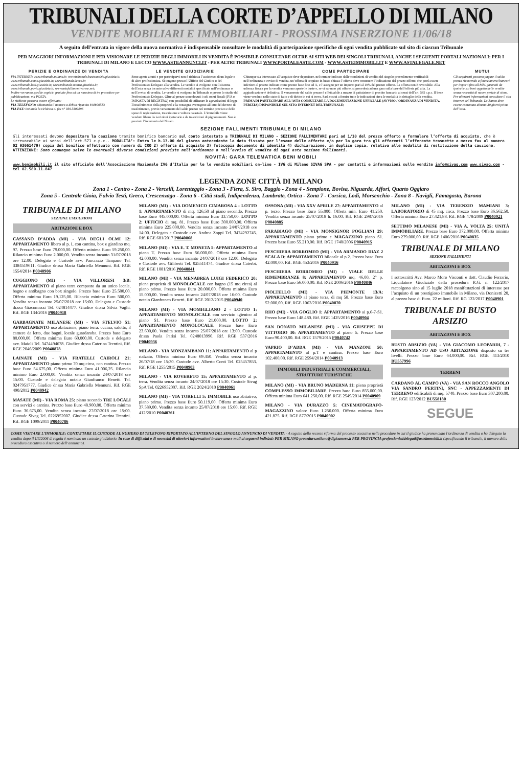TRIBUNALI DELLA CORTE D’APPELLO DI MILANO
VENDITE MOBILIARI E IMMOBILIARI - PROSSIMA INSERZIONE 11/06/18
A seguito dell’entrata in vigore della nuova normativa è indispensabile consultare le modalità di partecipazione specifiche di ogni vendita pubblicate sul sito di ciascun Tribunale
PER MAGGIORI INFORMAZIONI E PER VISIONARE LE PERIZIE DEGLI IMMOBILI IN VENDITA È POSSIBILE CONSULTARE OLTRE AI SITI WEB DEI SINGOLI TRIBUNALI, ANCHE I SEGUENTI PORTALI NAZIONALI: PER I TRIBUNALI DI MILANO E LECCO WWW.ASTEANNUNCI.IT - PER ALTRI TRIBUNALI WWW.PORTALEASTE.COM - WWW.ASTEIMMOBILI.IT E WWW.ASTALEGALE.NET
PERIZIE E ORDINANZE DI VENDITA
VIA INTERNET: www.tribunale.milano.it; www.tribunale.bustoarsizio.giustizia.it; www.tribunale.como.giustizia.it; www.tribunale.lecco.it; www.tribunale.lodi.giustizia.it; www.tribunale.monza.giustizia.it; www.tribunale.pavia.giustizia.it; www.astefallimentivarese.net;
Inoltre verranno spedite copia/e, gratuite fino ad un massimo di tre procedure per pubblicazione, via POSTA.
Le richieste possono essere effettuate:
VIA TELEFONO: chiamando il numero a debito ripartito 848800583
VIA FAX: inviando la richiesta al fax n° 039.3309896
LE VENDITE GIUDIZIARIE
Sono aperte a tutti e per parteciparvi non è richiesta l’assistenza di un legale o di altro professionista. Si tengono presso l’Ufficio del Giudice o del Professionista Delegato alla vendita. Le vendite si svolgono con il sistema dell’asta senza incanto salvo differenti modalità specificate nell’ordinanza o nell’avviso di vendita. Le vendite si svolgono in Tribunale o presso lo studio del Professionista Delegato. Oltre al prezzo sono dovuti i soli oneri fiscali (IVA o IMPOSTA DI REGISTRO) con possibilità di utilizzare le agevolazioni di legge. Il trasferimento della proprietà e la consegna avvengono all’atto del decreto di trasferimento, previo versamento del saldo prezzo nel termine previsto e delle spese di registrazione, trascrizione e voltura catastale. L’immobile viene venduto libero da iscrizioni ipotecarie e da trascrizioni di pignoramenti. Non è previsto l’intervento del Notaio.
COME PARTECIPARE
Chiunque sia interessato all’acquisto deve depositare, nel termine indicato dalle condizioni di vendita del singolo procedimento verificabili nell’ordinanza o avviso di vendita, un’offerta di acquisto in busta chiusa: l’offerta deve contenere l’indicazione del prezzo offerto, che potrà essere inferiore al prezzo indicato come prezzo base fino ad ¼, e l’assegno per un importo pari al 10% del prezzo offerto. La offerta non è revocabile. Alla udienza fissata per la vendita verranno aperte le buste e, se vi saranno più offerte, si procederà ad una gara sulla base dell’offerta più alta. La aggiudicazione è definitiva. Il versamento del saldo prezzo è effettuabile a mezzo di pattuizione di prestito bancario ai sensi dell’art. 585 c.p.c. Il bene viene venduto nello stato di fatto e di diritto in cui si trova. Sarà costui a fornire tutte le indicazioni circa le modalità in dettaglio della vendita.
PRIMA DI PARTECIPARE ALL’ASTA CONSULTARE LA DOCUMENTAZIONE UFFICIALE (AVVISO / ORDINANZA DI VENDITA, PERIZIA) DISPONIBILE SUL SITO INTERNET DEL TRIBUNALE;
MUTUI
Gli acquirenti possono pagare il saldo prezzo ricorrendo a finanziamenti bancari per importi fino all 80% garantiti da ipoteche sui beni oggetto delle vendite senza necessità di nuove perizie di stima. Per ulteriori informazioni consultare il sito internet del Tribunale. La Banca deve essere contattata almeno 30 giorni prima dell’asta.
SEZIONE FALLIMENTI TRIBUNALE DI MILANO
Gli interessati devono depositare la cauzione tramite bonifico bancario sul conto intestato a TRIBUNALE DI MILANO - SEZIONE FALLIMENTARE pari ad 1/10 del prezzo offerto e formulare l’offerta di acquisto, che è irrevocabile ai sensi dell’art.571 c.p.c.. MODALITA’: Entro le h.13.00 del giorno antecedente la data fissata per l’esame delle offerte e/o per la gara tra gli offerenti l’offerente trasmette a mezzo fax al numero 02 93661479) copia del bonifico effettuato con numero di CRO 2) offerta di acquisto 3) fotocopia documento di identità 4) dichiarazione, in duplice copia, relativa alle modalità di restituzione della cauzione. ATTENZIONE: Sono comunque salve le eventuali diverse condizioni previste nell’ordinanza o nell’avviso di vendita di ogni asta sezione fallimenti.
NOVITÀ: GARA TELEMATICA BENI MOBILI
www.benimobili.it il sito ufficiale dell’Associazione Nazionale IVG d’Italia per le le vendite mobiliari on-line - IVG di Milano SIVAG SPA - per contatti e informazioni sulle vendite info@sivag.com www.sivag.com - tel 02.580.11.847
LEGENDA ZONE CITTÀ DI MILANO
Zona 1 - Centro - Zona 2 - Vercelli, Lorenteggio - Zona 3 - Fiera, S. Siro, Baggio - Zona 4 - Sempione, Bovisa, Niguarda, Affori, Quarto Oggiaro
Zona 5 - Centrale Gioia, Fulvio Testi, Greco, Crescenzago - Zona 6 - Città studi, Indipendenza, Lambrate, Ortica - Zona 7 - Corsica, Lodi, Morsenchio - Zona 8 - Navigli, Famagosta, Barona
TRIBUNALE DI MILANO
SEZIONE ESECUZIONI
ABITAZIONI E BOX
CASSANO D’ADDA (MI) - VIA DEGLI OLMI 12: APPARTAMENTO libero al p. I, con cantina, box e giardino mq. 97. Prezzo base Euro 79.000,00. Offerta minima Euro 59.250,00. Rilancio minimo Euro 2.000,00. Vendita senza incanto 31/07/2018 ore 12:00. Delegato e Custode avv. Pancrazio Timpano Tel. 3384519611. Giudice dr.ssa Maria Gabriella Mennuni. Rif. RGE 1554/2014 P0040906
CUGGIONO (MI) - VIA VILLORESI 3/B: APPARTAMENTO al piano terra composto da un unico locale, bagno e antibagno con box singolo. Prezzo base Euro 25.500,00. Offerta minima Euro 19.125,00. Rilancio minimo Euro 500,00. Vendita senza incanto 25/07/2018 ore 15:00. Delegato e Custode dr.ssa Giacomazzi Tel. 024814477. Giudice dr.ssa Silvia Vaghi. Rif. RGE 134/2016 P0040918
GARBAGNATE MILANESE (MI) - VIA STELVIO 51: APPARTAMENTO uso abitazione, piano terra: cucina, salotto, 3 camere da letto, due bagni, locale guardaroba. Prezzo base Euro 80.000,00. Offerta minima Euro 60.000,00. Custode e delegato avv. Maioli Tel. 3474494678. Giudice dr.ssa Caterina Trentini. Rif. RGE 2046/2009 P0040878
LAINATE (MI) - VIA FRATELLI CAIROLI 21: APPARTAMENTO piano primo 70 mq circa, con cantina. Prezzo base Euro 54.675,00. Offerta minima Euro 41.006,25. Rilancio minimo Euro 2.000,00. Vendita senza incanto 24/07/2018 ore 15:00. Custode e delegato notaio Gianfranco Benetti Tel. 0247951777. Giudice dr.ssa Maria Gabriella Mennuni. Rif. RGE 490/2012 P0040942
MASATE (MI) - VIA ROMA 25: piano secondo TRE LOCALI con servizi e cantina. Prezzo base Euro 48.900,00. Offerta minima Euro 36.675,00. Vendita senza incanto 27/07/2018 ore 15:00. Custode Sivag Tel. 0226952007. Giudice dr.ssa Caterina Trentini. Rif. RGE 1099/2011 P0040786
MILANO (MI) - VIA DOMENICO CIMAROSA 4 - LOTTO 1: APPARTAMENTO di mq. 126,50 al piano secondo. Prezzo base Euro 445.000,00. Offerta minima Euro 33.750,00. LOTTO 2: UFFICIO di mq. 81. Prezzo base Euro 300.000,00. Offerta minima Euro 225.000,00. Vendita senza incanto 24/07/2018 ore 14:00. Delegato e Custode avv. Andrea Zoppi Tel. 3474292745. Rif. RGE 681/2017 P0040868
MILANO (MI) - VIA E. T. MONETA 5: APPARTAMENTO al piano T. Prezzo base Euro 56.000,00. Offerta minima Euro 42.000,00. Vendita senza incanto 24/07/2018 ore 12:00. Delegato e Custode avv. Giliberti Tel. 025511474. Giudice dr.ssa Caterbi. Rif. RGE 1081/2016 P0040841
MILANO (MI) - VIA MENABREA LUIGI FEDERICO 20: piena proprietà di MONOLOCALE con bagno (15 mq circa) al piano primo. Prezzo base Euro 20.000,00. Offerta minima Euro 15.000,00. Vendita senza incanto 24/07/2018 ore 16:00. Custode notaio Gianfranco Benetti. Rif. RGE 2012/2015 P0040940
MILANO (MI) - VIA MOMIGLIANO 2 - LOTTO 1: APPARTAMENTO MONOLOCALE con servizio igienico al piano S1. Prezzo base Euro 21.000,00. LOTTO 2: APPARTAMENTO MONOLOCALE. Prezzo base Euro 23.600,00. Vendita senza incanto 25/07/2018 ore 13:00. Custode dr.ssa Paola Parisi Tel. 0248013990. Rif. RGE 537/2016 P0040936
MILANO - VIA MONZAMBANO 11: APPARTAMENTO al p rialzato. Offerta minima Euro 69.450. Vendita senza incanto 26/07/18 ore 15:30. Custode avv. Alberto Conti Tel. 025457853. Rif. RGE 1255/2015 P0040903
MILANO - VIA ROVERETO 15: APPARTAMENTO al p. terra. Vendita senza incanto 24/07/2018 ore 15:30. Custode Sivag SpA Tel. 0226952007. Rif. RGE 2024/2010 P0040961
MILANO (MI) - VIA TORELLI 5: IMMOBILE uso abitativo, piano primo. Prezzo base Euro 50.119,00. Offerta minima Euro 37.589,00. Vendita senza incanto 25/07/2018 ore 15:00. Rif. RGE 412/2010 P0040761
OSSONA (MI) - VIA XXV APRILE 27: APPARTAMENTO al p. terzo. Prezzo base Euro 55.000. Offerta min. Euro 41.250. Vendita senza incanto 25/07/2018 h. 16:00. Rif. RGE 2987/2016 P0040885
PARABIAGO (MI) - VIA MONSIGNOR POGLIANI 29: APPARTAMENTO piano primo e MAGAZZINO piano S1. Prezzo base Euro 55.210,00. Rif. RGE 1740/2006 P0040915
PESCHIERA BORROMEO (MI) - VIA ARMANDO DIAZ 2 SCALA D: APPARTAMENTO bilocale al p.2. Prezzo base Euro 42.000,00. Rif. RGE 453/2016 P0040916
PESCHIERA BORROMEO (MI) - VIALE DELLE RIMEMBRANZE 8: APPARTAMENTO mq. 46,00, 2° p. Prezzo base Euro 56.000,00. Rif. RGE 2006/2016 P0040846
PIOLTELLO (MI) - VIA PIEMONTE 13/A: APPARTAMENTO al piano terra, di mq 58. Prezzo base Euro 52.000,00. Rif. RGE 1062/2016 P0040870
RHO (MI) - VIA GOGLIO 1: APPARTAMENTO ai p.6-7-S1. Prezzo base Euro 148.480. Rif. RGE 1425/2016 P0040904
SAN DONATO MILANESE (MI) - VIA GIUSEPPE DI VITTORIO 30: APPARTAMENTO al piano 5. Prezzo base Euro 90.400,00. Rif. RGE 1579/2015 P0040742
VAPRIO D’ADDA (MI) - VIA MANZONI 50: APPARTAMENTO al p.T e cantina. Prezzo base Euro 102.400,00. Rif. RGE 2594/2014 P0040913
IMMOBILI INDUSTRIALI E COMMERCIALI, STRUTTURE TURISTICHE
MILANO (MI) - VIA BRUNO MADERNA 11: piena proprietà COMPLESSO IMMOBILIARE. Prezzo base Euro 855.000,00. Offerta minima Euro 641.250,00. Rif. RGE 2549/2014 P0040909
MILANO - VIA DURAZZO 5: CINEMATOGRAFO-MAGAZZINO valore Euro 1.250.000. Offerta minima Euro 421.875. Rif. RGE 877/2015 P0040902
MILANO (MI) - VIA TERENZIO MAMIANI 3: LABORATORIO di 45 mq. circa. Prezzo base Euro 36.562,50. Offerta minima Euro 27.421,88. Rif. RGE 478/2009 P0040921
SETTIMO MILANESE (MI) - VIA A. VOLTA 25: UNITÀ IMMOBILIARE. Prezzo base Euro 372.000,00. Offerta minima Euro 279.000,00. Rif. RGE 1406/2016 P0040835
TRIBUNALE DI MILANO
SEZIONE FALLIMENTI
ABITAZIONI E BOX
I sottoscritti Avv. Marco Moro Visconti e dott. Claudio Ferrario, Liquidatore Giudiziale della procedura R.G. n. 122/2017 raccolgono sino al 15 luglio 2018 manifestazioni di interesse per l’acquisto di un prestigioso immobile in Milano, via Donizetti 20, al prezzo base di Euro. 22 milioni. Rif. RG 122/2017 P0040901
TRIBUNALE DI BUSTO ARSIZIO
ABITAZIONI E BOX
BUSTO ARSIZIO (VA) - VIA GIACOMO LEOPARDI, 7 - APPARTAMENTO AD USO ABITAZIONE disposto su tre livelli. Prezzo base Euro 64.000,00. Rif. RGE 413/2010 BU557996
TERRENI
CARDANO AL CAMPO (VA) - VIA SAN ROCCO ANGOLO VIA SANDRO PERTINI, SNC - APPEZZAMENTI DI TERRENO edificabili di mq. 5740. Prezzo base Euro 307.200,00. Rif. RGE 123/2012 BU558180
SEGUE
COME VISITARE L’IMMOBILE: CONTATTARE IL CUSTODE AL NUMERO DI TELEFONO RIPORTATO ALL’INTERNO DEL SINGOLO ANNUNCIO DI VENDITA - A seguito della recente riforma del processo esecutivo nelle procedure in cui il giudice ha pronunciato l’ordinanza di vendita o ha delegato la vendita dopo il 1/3/2006 di regola è nominato un custode giudiziario. In caso di difficoltà o di necessità di ulteriori informazioni inviare una e-mail ai seguenti indirizzi: PER MILANO procedure.milano@digicamere.it PER PROVINCIA professionistidelegati@asteimmobili.it (specificando il tribunale, il numero della procedura esecutiva o il numero dell’annuncio).